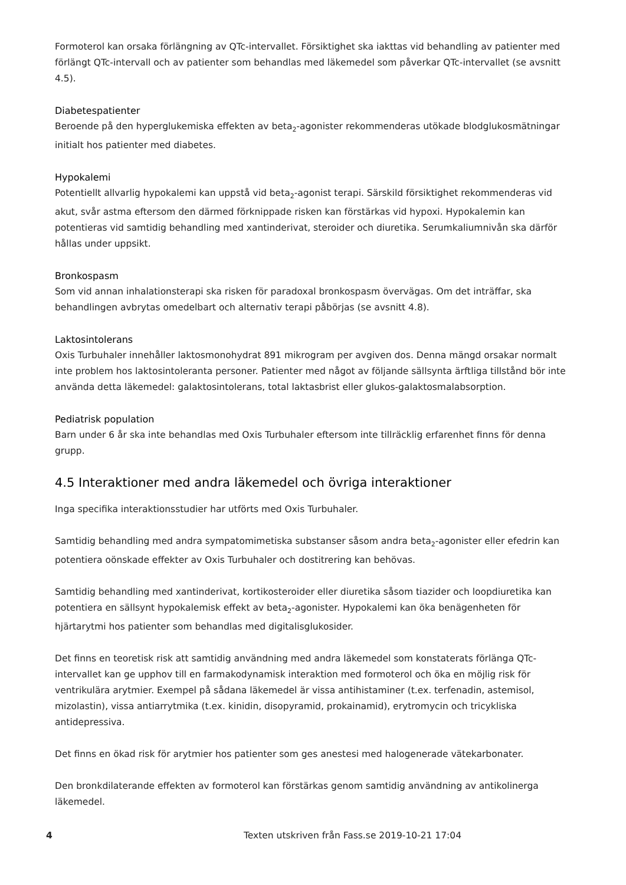Formoterol kan orsaka förlängning av QTc-intervallet. Försiktighet ska iakttas vid behandling av patienter med förlängt QTc-intervall och av patienter som behandlas med läkemedel som påverkar QTc-intervallet (se avsnitt 4.5).
Diabetespatienter
Beroende på den hyperglukemiska effekten av beta<sub>2</sub>-agonister rekommenderas utökade blodglukosmätningar initialt hos patienter med diabetes.
Hypokalemi
Potentiellt allvarlig hypokalemi kan uppstå vid beta<sub>2</sub>-agonist terapi. Särskild försiktighet rekommenderas vid akut, svår astma eftersom den därmed förknippade risken kan förstärkas vid hypoxi. Hypokalemin kan potentieras vid samtidig behandling med xantinderivat, steroider och diuretika. Serumkaliumnivån ska därför hållas under uppsikt.
Bronkospasm
Som vid annan inhalationsterapi ska risken för paradoxal bronkospasm övervägas. Om det inträffar, ska behandlingen avbrytas omedelbart och alternativ terapi påbörjas (se avsnitt 4.8).
Laktosintolerans
Oxis Turbuhaler innehåller laktosmonohydrat 891 mikrogram per avgiven dos. Denna mängd orsakar normalt inte problem hos laktosintoleranta personer. Patienter med något av följande sällsynta ärftliga tillstånd bör inte använda detta läkemedel: galaktosintolerans, total laktasbrist eller glukos-galaktosmalabsorption.
Pediatrisk population
Barn under 6 år ska inte behandlas med Oxis Turbuhaler eftersom inte tillräcklig erfarenhet finns för denna grupp.
4.5 Interaktioner med andra läkemedel och övriga interaktioner
Inga specifika interaktionsstudier har utförts med Oxis Turbuhaler.
Samtidig behandling med andra sympatomimetiska substanser såsom andra beta<sub>2</sub>-agonister eller efedrin kan potentiera oönskade effekter av Oxis Turbuhaler och dostitrering kan behövas.
Samtidig behandling med xantinderivat, kortikosteroider eller diuretika såsom tiazider och loopdiuretika kan potentiera en sällsynt hypokalemisk effekt av beta<sub>2</sub>-agonister. Hypokalemi kan öka benägenheten för hjärtarytmi hos patienter som behandlas med digitalisglukosider.
Det finns en teoretisk risk att samtidig användning med andra läkemedel som konstaterats förlänga QTc-intervallet kan ge upphov till en farmakodynamisk interaktion med formoterol och öka en möjlig risk för ventrikulära arytmier. Exempel på sådana läkemedel är vissa antihistaminer (t.ex. terfenadin, astemisol, mizolastin), vissa antiarrytmika (t.ex. kinidin, disopyramid, prokainamid), erytromycin och tricykliska antidepressiva.
Det finns en ökad risk för arytmier hos patienter som ges anestesi med halogenerade vätekarbonater.
Den bronkdilaterande effekten av formoterol kan förstärkas genom samtidig användning av antikolinerga läkemedel.
4 Texten utskriven från Fass.se 2019-10-21 17:04